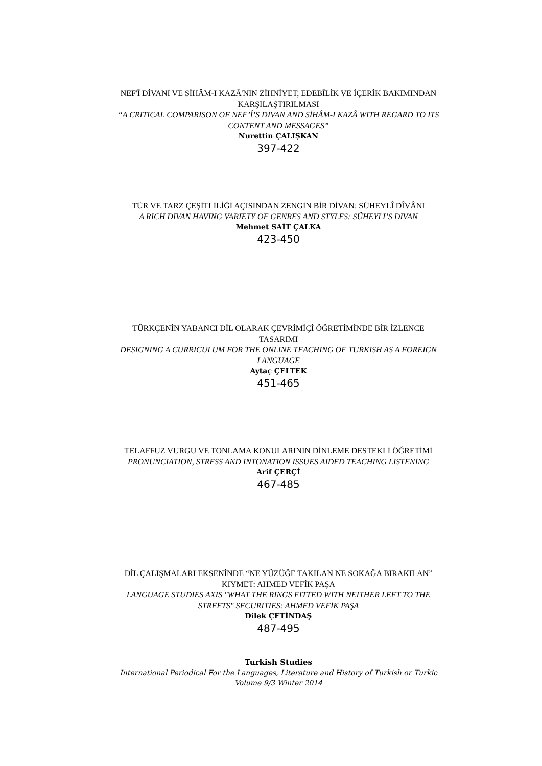NEF'Î DİVANI VE SİHÂM-I KAZÂ'NIN ZİHNİYET, EDEBÎLİK VE İÇERİK BAKIMINDAN KARŞILAŞTIRILMASI
“A CRITICAL COMPARISON OF NEF’Î’S DIVAN AND SİHÂM-I KAZÂ WITH REGARD TO ITS CONTENT AND MESSAGES”
Nurettin ÇALIŞKAN
397-422
TÜR VE TARZ ÇEŞİTLİLİĞİ AÇISINDAN ZENGİN BİR DİVAN: SÜHEYLÎ DÎVÂNI
A RICH DIVAN HAVING VARIETY OF GENRES AND STYLES: SÜHEYLI’S DIVAN
Mehmet SAİT ÇALKA
423-450
TÜRKÇENİN YABANCI DİL OLARAK ÇEVRİMİÇİ ÖĞRETİMİNDE BİR İZLENCE TASARIMI
DESIGNING A CURRICULUM FOR THE ONLINE TEACHING OF TURKISH AS A FOREIGN LANGUAGE
Aytaç ÇELTEK
451-465
TELAFFUZ VURGU VE TONLAMA KONULARININ DİNLEME DESTEKLİ ÖĞRETİMİ
PRONUNCIATION, STRESS AND INTONATION ISSUES AIDED TEACHING LISTENING
Arif ÇERÇİ
467-485
DİL ÇALIŞMALARI EKSENİNDE “NE YÜZÜĞE TAKILAN NE SOKAĞA BIRAKILAN” KIYMET: AHMED VEFİK PAŞA
LANGUAGE STUDIES AXIS "WHAT THE RINGS FITTED WITH NEITHER LEFT TO THE STREETS" SECURITIES: AHMED VEFİK PAŞA
Dilek ÇETİNDAŞ
487-495
Turkish Studies
International Periodical For the Languages, Literature and History of Turkish or Turkic
Volume 9/3 Winter 2014